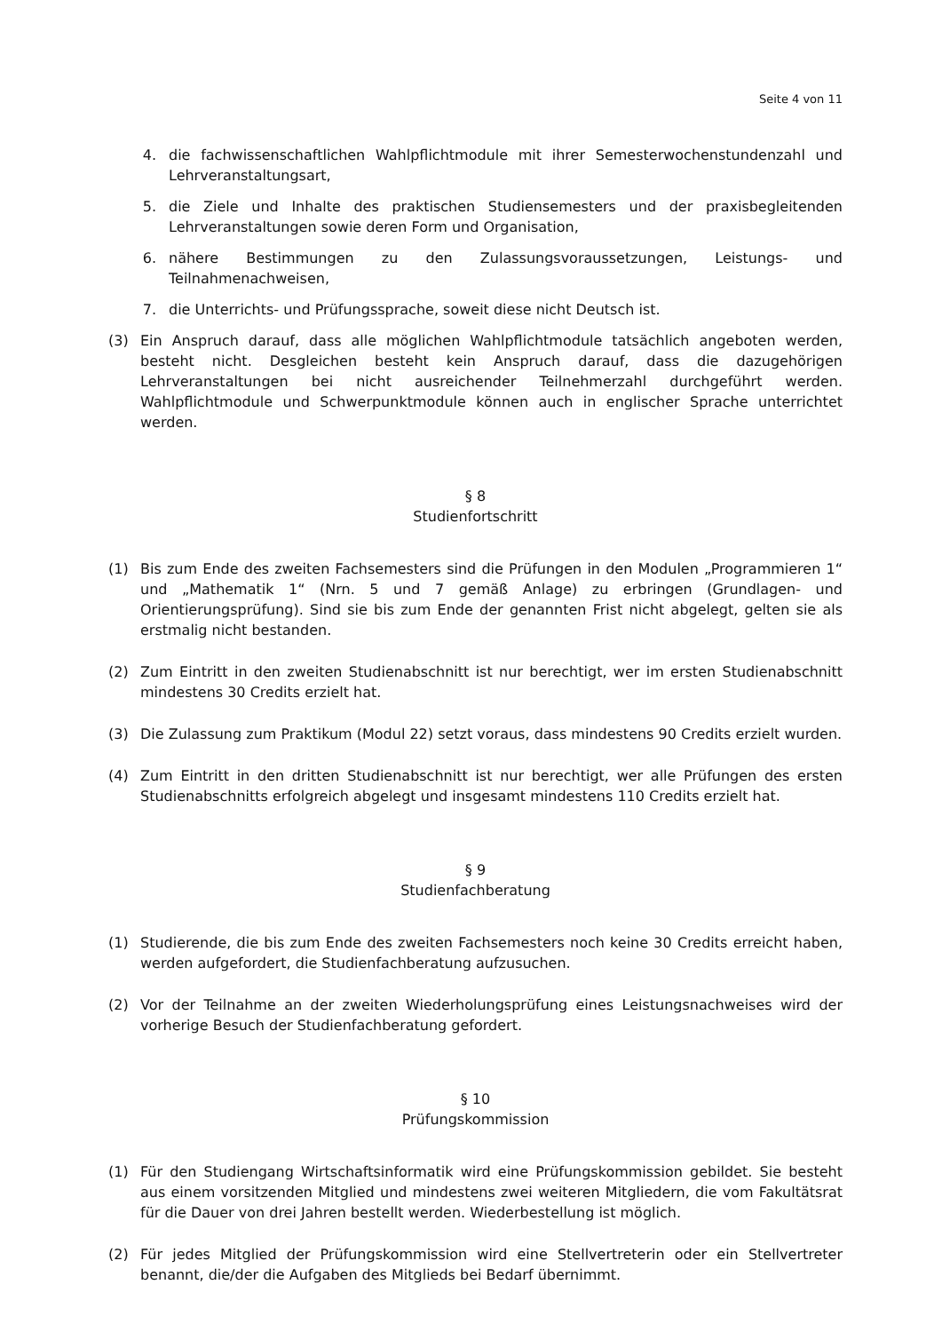Seite 4 von 11
4. die fachwissenschaftlichen Wahlpflichtmodule mit ihrer Semesterwochenstundenzahl und Lehrveranstaltungsart,
5. die Ziele und Inhalte des praktischen Studiensemesters und der praxisbegleitenden Lehrveranstaltungen sowie deren Form und Organisation,
6. nähere Bestimmungen zu den Zulassungsvoraussetzungen, Leistungs- und Teilnahmenachweisen,
7. die Unterrichts- und Prüfungssprache, soweit diese nicht Deutsch ist.
(3) Ein Anspruch darauf, dass alle möglichen Wahlpflichtmodule tatsächlich angeboten werden, besteht nicht. Desgleichen besteht kein Anspruch darauf, dass die dazugehörigen Lehrveranstaltungen bei nicht ausreichender Teilnehmerzahl durchgeführt werden. Wahlpflichtmodule und Schwerpunktmodule können auch in englischer Sprache unterrichtet werden.
§ 8
Studienfortschritt
(1) Bis zum Ende des zweiten Fachsemesters sind die Prüfungen in den Modulen „Programmieren 1“ und „Mathematik 1“ (Nrn. 5 und 7 gemäß Anlage) zu erbringen (Grundlagen- und Orientierungsprüfung). Sind sie bis zum Ende der genannten Frist nicht abgelegt, gelten sie als erstmalig nicht bestanden.
(2) Zum Eintritt in den zweiten Studienabschnitt ist nur berechtigt, wer im ersten Studienabschnitt mindestens 30 Credits erzielt hat.
(3) Die Zulassung zum Praktikum (Modul 22) setzt voraus, dass mindestens 90 Credits erzielt wurden.
(4) Zum Eintritt in den dritten Studienabschnitt ist nur berechtigt, wer alle Prüfungen des ersten Studienabschnitts erfolgreich abgelegt und insgesamt mindestens 110 Credits erzielt hat.
§ 9
Studienfachberatung
(1) Studierende, die bis zum Ende des zweiten Fachsemesters noch keine 30 Credits erreicht haben, werden aufgefordert, die Studienfachberatung aufzusuchen.
(2) Vor der Teilnahme an der zweiten Wiederholungsprüfung eines Leistungsnachweises wird der vorherige Besuch der Studienfachberatung gefordert.
§ 10
Prüfungskommission
(1) Für den Studiengang Wirtschaftsinformatik wird eine Prüfungskommission gebildet. Sie besteht aus einem vorsitzenden Mitglied und mindestens zwei weiteren Mitgliedern, die vom Fakultätsrat für die Dauer von drei Jahren bestellt werden. Wiederbestellung ist möglich.
(2) Für jedes Mitglied der Prüfungskommission wird eine Stellvertreterin oder ein Stellvertreter benannt, die/der die Aufgaben des Mitglieds bei Bedarf übernimmt.